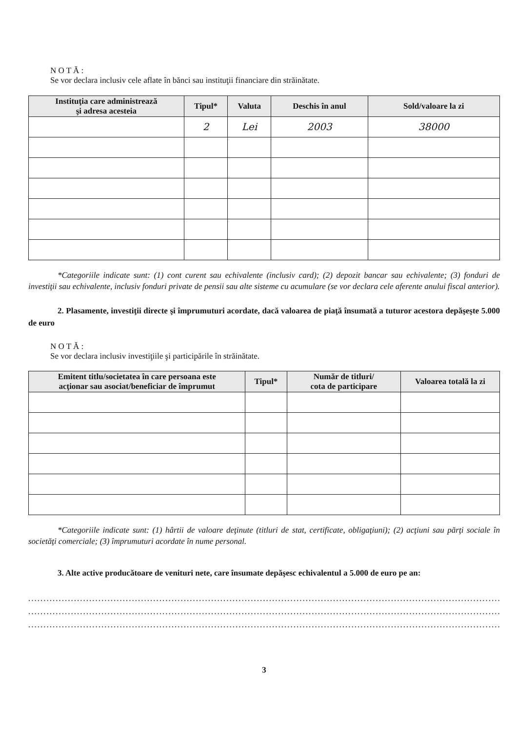N O T Ă :
Se vor declara inclusiv cele aflate în bănci sau instituţii financiare din străinătate.
| Instituţia care administrează şi adresa acesteia | Tipul* | Valuta | Deschis în anul | Sold/valoare la zi |
| --- | --- | --- | --- | --- |
| | 2 | Lei | 2003 | 38000 |
*Categoriile indicate sunt: (1) cont curent sau echivalente (inclusiv card); (2) depozit bancar sau echivalente; (3) fonduri de investiţii sau echivalente, inclusiv fonduri private de pensii sau alte sisteme cu acumulare (se vor declara cele aferente anului fiscal anterior).
2. Plasamente, investiţii directe şi împrumuturi acordate, dacă valoarea de piaţă însumată a tuturor acestora depăşeşte 5.000 de euro
N O T Ă :
Se vor declara inclusiv investiţiile şi participările în străinătate.
| Emitent titlu/societatea în care persoana este acţionar sau asociat/beneficiar de împrumut | Tipul* | Număr de titluri/ cota de participare | Valoarea totală la zi |
| --- | --- | --- | --- |
*Categoriile indicate sunt: (1) hârtii de valoare deţinute (titluri de stat, certificate, obligaţiuni); (2) acţiuni sau părţi sociale în societăţi comerciale; (3) împrumuturi acordate în nume personal.
3. Alte active producătoare de venituri nete, care însumate depăşesc echivalentul a 5.000 de euro pe an:
..................................................................................................................................................................
..................................................................................................................................................................
..................................................................................................................................................................
3